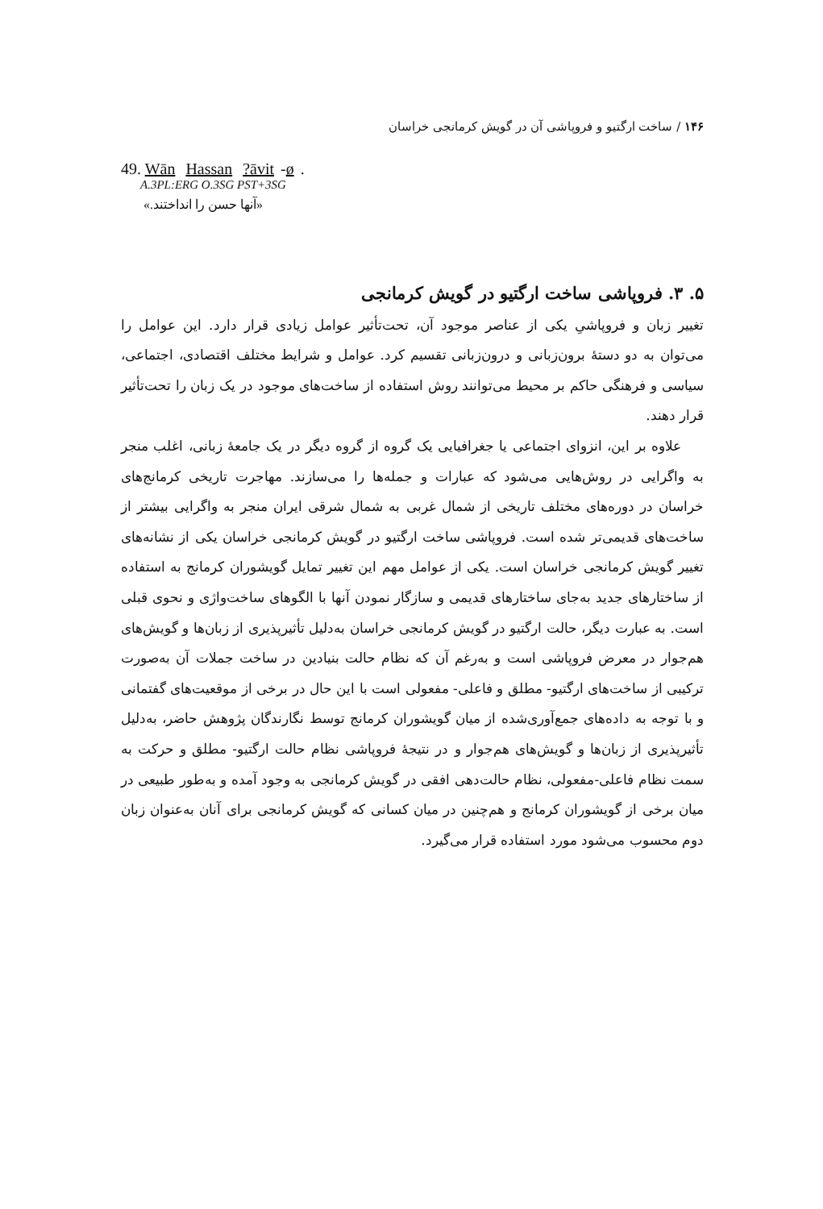۱۴۶ / ساخت ارگتیو و فروپاشی آن در گویش کرمانجی خراسان
49. Wān Hassan ?āvit -ø.
A.3PL:ERG O.3SG PST+3SG
«آنها حسن را انداختند.»
۵. ۳. فروپاشی ساخت ارگتیو در گویش کرمانجی
تغییر زبان و فروپاشیِ یکی از عناصر موجود آن، تحت‌تأثیر عوامل زیادی قرار دارد. این عوامل را می‌توان به دو دستهٔ برون‌زبانی و درون‌زبانی تقسیم کرد. عوامل و شرایط مختلف اقتصادی، اجتماعی، سیاسی و فرهنگی حاکم بر محیط می‌توانند روش استفاده از ساخت‌های موجود در یک زبان را تحت‌تأثیر قرار دهند.
علاوه بر این، انزوای اجتماعی یا جغرافیایی یک گروه از گروه دیگر در یک جامعهٔ زبانی، اغلب منجر به واگرایی در روش‌هایی می‌شود که عبارات و جمله‌ها را می‌سازند. مهاجرت تاریخی کرمانج‌های خراسان در دوره‌های مختلف تاریخی از شمال غربی به شمال شرقی ایران منجر به واگرایی بیشتر از ساخت‌های قدیمی‌تر شده است. فروپاشی ساخت ارگتیو در گویش کرمانجی خراسان یکی از نشانه‌های تغییر گویش کرمانجی خراسان است. یکی از عوامل مهم این تغییر تمایل گویشوران کرمانج به استفاده از ساختارهای جدید به‌جای ساختارهای قدیمی و سازگار نمودن آنها با الگوهای ساخت‌واژی و نحوی قبلی است. به عبارت دیگر، حالت ارگتیو در گویش کرمانجی خراسان به‌دلیل تأثیرپذیری از زبان‌ها و گویش‌های هم‌جوار در معرض فروپاشی است و به‌رغم آن که نظام حالت بنیادین در ساخت جملات آن به‌صورت ترکیبی از ساخت‌های ارگتیو- مطلق و فاعلی- مفعولی است با این حال در برخی از موقعیت‌های گفتمانی و با توجه به داده‌های جمع‌آوری‌شده از میان گویشوران کرمانج توسط نگارندگان پژوهش حاضر، به‌دلیل تأثیرپذیری از زبان‌ها و گویش‌های هم‌جوار و در نتیجهٔ فروپاشی نظام حالت ارگتیو- مطلق و حرکت به سمت نظام فاعلی-مفعولی، نظام حالت‌دهی افقی در گویش کرمانجی به وجود آمده و به‌طور طبیعی در میان برخی از گویشوران کرمانج و هم‌چنین در میان کسانی که گویش کرمانجی برای آنان به‌عنوان زبان دوم محسوب می‌شود مورد استفاده قرار می‌گیرد.